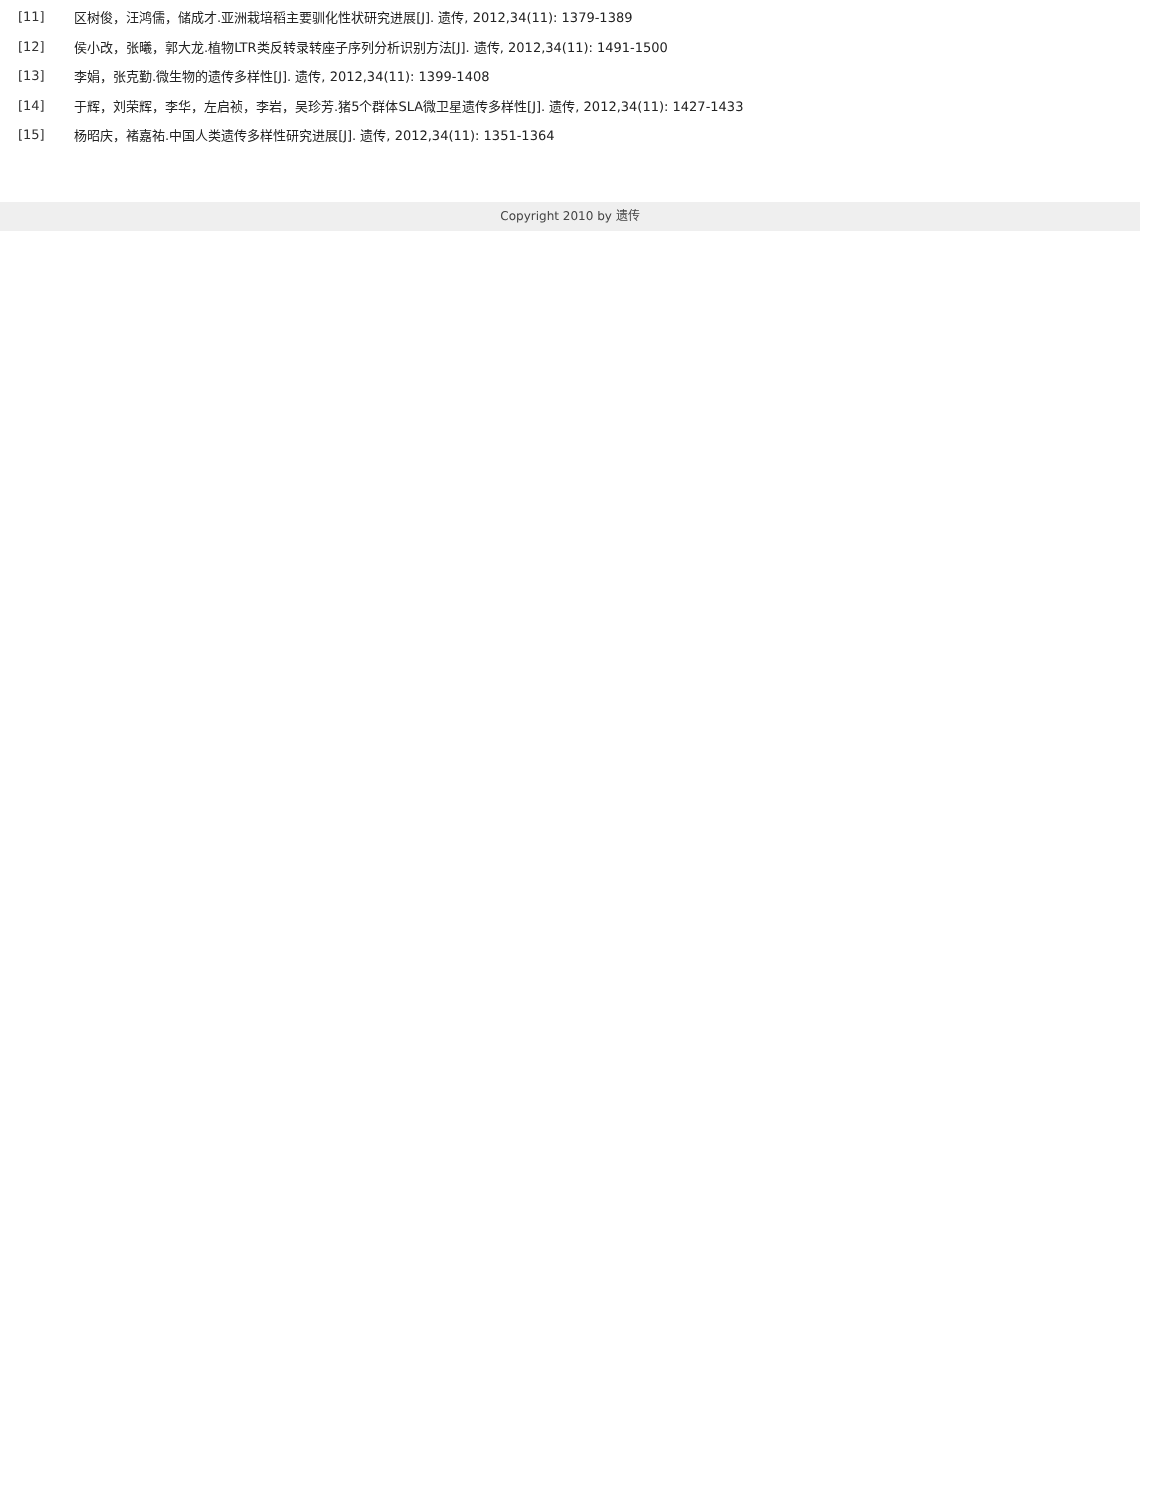| [11] | 区树俊，汪鸿儒，储成才.亚洲栽培稻主要驯化性状研究进展[J]. 遗传, 2012,34(11): 1379-1389 |
| [12] | 侯小改，张曦，郭大龙.植物LTR类反转录转座子序列分析识别方法[J]. 遗传, 2012,34(11): 1491-1500 |
| [13] | 李娟，张克勤.微生物的遗传多样性[J]. 遗传, 2012,34(11): 1399-1408 |
| [14] | 于辉，刘荣辉，李华，左启祯，李岩，吴珍芳.猪5个群体SLA微卫星遗传多样性[J]. 遗传, 2012,34(11): 1427-1433 |
| [15] | 杨昭庆，褚嘉祐.中国人类遗传多样性研究进展[J]. 遗传, 2012,34(11): 1351-1364 |
Copyright 2010 by 遗传